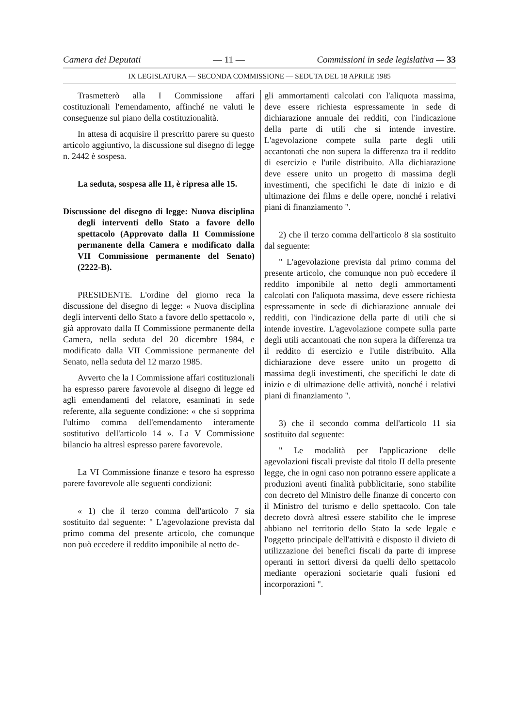Camera dei Deputati — 11 — Commissioni in sede legislativa — 33
IX LEGISLATURA — SECONDA COMMISSIONE — SEDUTA DEL 18 APRILE 1985
Trasmetterò alla I Commissione affari costituzionali l'emendamento, affinché ne valuti le conseguenze sul piano della costituzionalità.
In attesa di acquisire il prescritto parere su questo articolo aggiuntivo, la discussione sul disegno di legge n. 2442 è sospesa.
La seduta, sospesa alle 11, è ripresa alle 15.
Discussione del disegno di legge: Nuova disciplina degli interventi dello Stato a favore dello spettacolo (Approvato dalla II Commissione permanente della Camera e modificato dalla VII Commissione permanente del Senato) (2222-B).
PRESIDENTE. L'ordine del giorno reca la discussione del disegno di legge: « Nuova disciplina degli interventi dello Stato a favore dello spettacolo », già approvato dalla II Commissione permanente della Camera, nella seduta del 20 dicembre 1984, e modificato dalla VII Commissione permanente del Senato, nella seduta del 12 marzo 1985.
Avverto che la I Commissione affari costituzionali ha espresso parere favorevole al disegno di legge ed agli emendamenti del relatore, esaminati in sede referente, alla seguente condizione: « che si sopprima l'ultimo comma dell'emendamento interamente sostitutivo dell'articolo 14 ». La V Commissione bilancio ha altresì espresso parere favorevole.
La VI Commissione finanze e tesoro ha espresso parere favorevole alle seguenti condizioni:
« 1) che il terzo comma dell'articolo 7 sia sostituito dal seguente: " L'agevolazione prevista dal primo comma del presente articolo, che comunque non può eccedere il reddito imponibile al netto de-
gli ammortamenti calcolati con l'aliquota massima, deve essere richiesta espressamente in sede di dichiarazione annuale dei redditi, con l'indicazione della parte di utili che si intende investire. L'agevolazione compete sulla parte degli utili accantonati che non supera la differenza tra il reddito di esercizio e l'utile distribuito. Alla dichiarazione deve essere unito un progetto di massima degli investimenti, che specifichi le date di inizio e di ultimazione dei films e delle opere, nonché i relativi piani di finanziamento ".
2) che il terzo comma dell'articolo 8 sia sostituito dal seguente:
" L'agevolazione prevista dal primo comma del presente articolo, che comunque non può eccedere il reddito imponibile al netto degli ammortamenti calcolati con l'aliquota massima, deve essere richiesta espressamente in sede di dichiarazione annuale dei redditi, con l'indicazione della parte di utili che si intende investire. L'agevolazione compete sulla parte degli utili accantonati che non supera la differenza tra il reddito di esercizio e l'utile distribuito. Alla dichiarazione deve essere unito un progetto di massima degli investimenti, che specifichi le date di inizio e di ultimazione delle attività, nonché i relativi piani di finanziamento ".
3) che il secondo comma dell'articolo 11 sia sostituito dal seguente:
" Le modalità per l'applicazione delle agevolazioni fiscali previste dal titolo II della presente legge, che in ogni caso non potranno essere applicate a produzioni aventi finalità pubblicitarie, sono stabilite con decreto del Ministro delle finanze di concerto con il Ministro del turismo e dello spettacolo. Con tale decreto dovrà altresì essere stabilito che le imprese abbiano nel territorio dello Stato la sede legale e l'oggetto principale dell'attività e disposto il divieto di utilizzazione dei benefici fiscali da parte di imprese operanti in settori diversi da quelli dello spettacolo mediante operazioni societarie quali fusioni ed incorporazioni ".